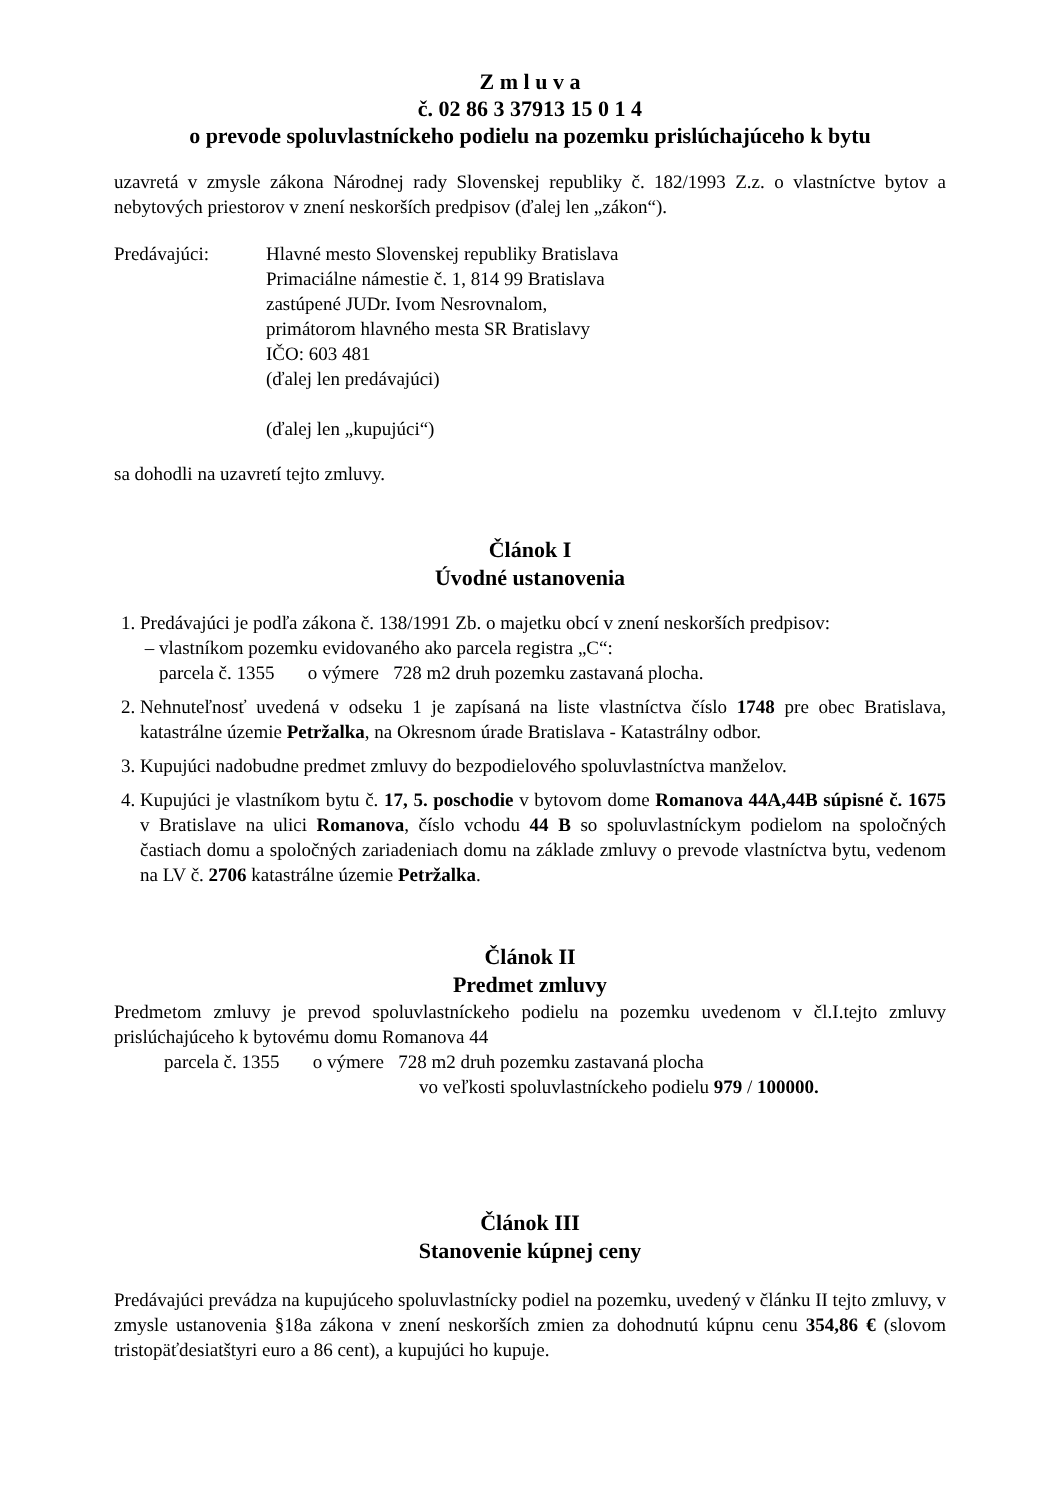Z m l u v a
č. 02 86 3 37913 15 0 1 4
o prevode spoluvlastníckeho podielu na pozemku prislúchajúceho k bytu
uzavretá v zmysle zákona Národnej rady Slovenskej republiky č. 182/1993 Z.z. o vlastníctve bytov a nebytových priestorov v znení neskorších predpisov (ďalej len „zákon“).
Predávajúci: Hlavné mesto Slovenskej republiky Bratislava
Primaciálne námestie č. 1, 814 99 Bratislava
zastúpené JUDr. Ivom Nesrovnalom,
primátorom hlavného mesta SR Bratislavy
IČO: 603 481
(ďalej len predávajúci)
(ďalej len „kupujúci“)
sa dohodli na uzavretí tejto zmluvy.
Článok I
Úvodné ustanovenia
1. Predávajúci je podľa zákona č. 138/1991 Zb. o majetku obcí v znení neskorších predpisov:
– vlastníkom pozemku evidovaného ako parcela registra „C“:
parcela č. 1355 o výmere 728 m2 druh pozemku zastavaná plocha.
2. Nehnuteľnosť uvedená v odseku 1 je zapísaná na liste vlastníctva číslo 1748 pre obec Bratislava, katastrálne územie Petržalka, na Okresnom úrade Bratislava - Katastrálny odbor.
3. Kupujúci nadobudne predmet zmluvy do bezpodielového spoluvlastníctva manželov.
4. Kupujúci je vlastníkom bytu č. 17, 5. poschodie v bytovom dome Romanova 44A,44B súpisné č. 1675 v Bratislave na ulici Romanova, číslo vchodu 44 B so spoluvlastníckym podielom na spoločných častiach domu a spoločných zariadeniach domu na základe zmluvy o prevode vlastníctva bytu, vedenom na LV č. 2706 katastrálne územie Petržalka.
Článok II
Predmet zmluvy
Predmetom zmluvy je prevod spoluvlastníckeho podielu na pozemku uvedenom v čl.I.tejto zmluvy prislúchajúceho k bytovému domu Romanova 44
parcela č. 1355 o výmere 728 m2 druh pozemku zastavaná plocha
vo veľkosti spoluvlastníckeho podielu 979 / 100000.
Článok III
Stanovenie kúpnej ceny
Predávajúci prevádza na kupujúceho spoluvlastnícky podiel na pozemku, uvedený v článku II tejto zmluvy, v zmysle ustanovenia §18a zákona v znení neskorších zmien za dohodnutú kúpnu cenu 354,86 € (slovom tristopäťdesiatštyri euro a 86 cent), a kupujúci ho kupuje.